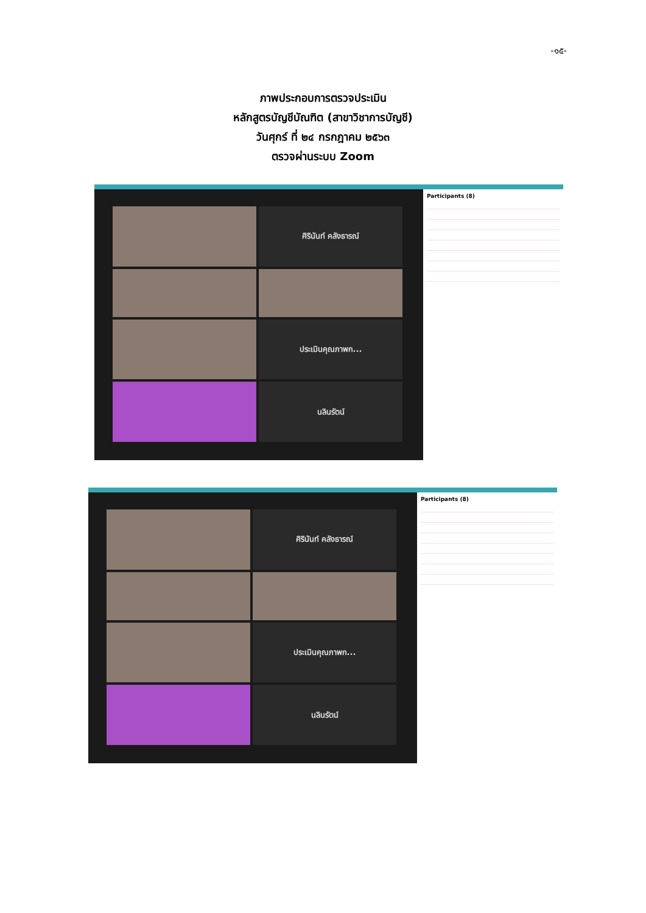-๑๕-
ภาพประกอบการตรวจประเมิน
หลักสูตรบัญชีบัณฑิต (สาขาวิชาการบัญชี)
วันศุกร์ ที่ ๒๔ กรกฎาคม ๒๕๖๓
ตรวจผ่านระบบ Zoom
ศิรินันท์ คลังธารณ์
ประเมินคุณภาพก...
นลินรัตน์
Participants (8)
ศิรินันท์ คลังธารณ์
ประเมินคุณภาพก...
นลินรัตน์
Participants (8)